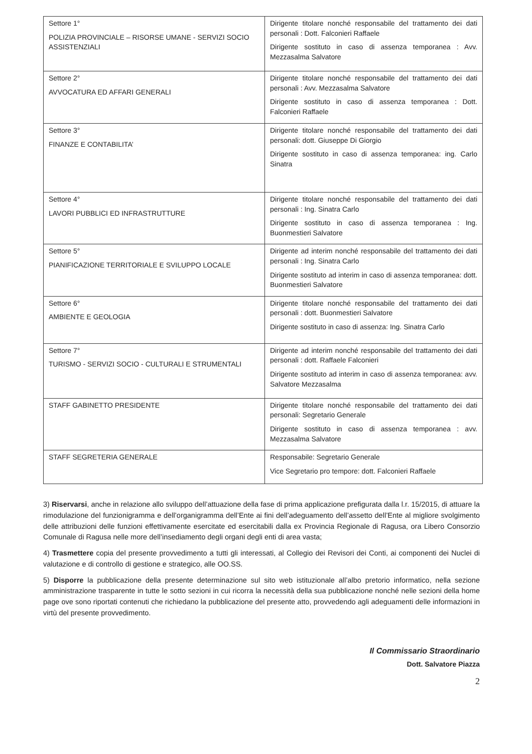| Settore 1° POLIZIA PROVINCIALE – RISORSE UMANE - SERVIZI SOCIO ASSISTENZIALI | Dirigente titolare nonché responsabile del trattamento dei dati personali : Dott. Falconieri Raffaele Dirigente sostituto in caso di assenza temporanea : Avv. Mezzasalma Salvatore |
| Settore 2° AVVOCATURA ED AFFARI GENERALI | Dirigente titolare nonché responsabile del trattamento dei dati personali : Avv. Mezzasalma Salvatore Dirigente sostituto in caso di assenza temporanea : Dott. Falconieri Raffaele |
| Settore 3° FINANZE E CONTABILITA’ | Dirigente titolare nonché responsabile del trattamento dei dati personali: dott. Giuseppe Di Giorgio Dirigente sostituto in caso di assenza temporanea: ing. Carlo Sinatra |
| Settore 4° LAVORI PUBBLICI ED INFRASTRUTTURE | Dirigente titolare nonché responsabile del trattamento dei dati personali : Ing. Sinatra Carlo Dirigente sostituto in caso di assenza temporanea : Ing. Buonmestieri Salvatore |
| Settore 5° PIANIFICAZIONE TERRITORIALE E SVILUPPO LOCALE | Dirigente ad interim nonché responsabile del trattamento dei dati personali : Ing. Sinatra Carlo Dirigente sostituto ad interim in caso di assenza temporanea: dott. Buonmestieri Salvatore |
| Settore 6° AMBIENTE E GEOLOGIA | Dirigente titolare nonché responsabile del trattamento dei dati personali : dott. Buonmestieri Salvatore Dirigente sostituto in caso di assenza: Ing. Sinatra Carlo |
| Settore 7° TURISMO - SERVIZI SOCIO - CULTURALI E STRUMENTALI | Dirigente ad interim nonché responsabile del trattamento dei dati personali : dott. Raffaele Falconieri Dirigente sostituto ad interim in caso di assenza temporanea: avv. Salvatore Mezzasalma |
| STAFF GABINETTO PRESIDENTE | Dirigente titolare nonché responsabile del trattamento dei dati personali: Segretario Generale Dirigente sostituto in caso di assenza temporanea : avv. Mezzasalma Salvatore |
| STAFF SEGRETERIA GENERALE | Responsabile: Segretario Generale Vice Segretario pro tempore: dott. Falconieri Raffaele |
3) Riservarsi, anche in relazione allo sviluppo dell’attuazione della fase di prima applicazione prefigurata dalla l.r. 15/2015, di attuare la rimodulazione del funzionigramma e dell’organigramma dell’Ente ai fini dell’adeguamento dell’assetto dell’Ente al migliore svolgimento delle attribuzioni delle funzioni effettivamente esercitate ed esercitabili dalla ex Provincia Regionale di Ragusa, ora Libero Consorzio Comunale di Ragusa nelle more dell’insediamento degli organi degli enti di area vasta;
4) Trasmettere copia del presente provvedimento a tutti gli interessati, al Collegio dei Revisori dei Conti, ai componenti dei Nuclei di valutazione e di controllo di gestione e strategico, alle OO.SS.
5) Disporre la pubblicazione della presente determinazione sul sito web istituzionale all’albo pretorio informatico, nella sezione amministrazione trasparente in tutte le sotto sezioni in cui ricorra la necessità della sua pubblicazione nonché nelle sezioni della home page ove sono riportati contenuti che richiedano la pubblicazione del presente atto, provvedendo agli adeguamenti delle informazioni in virtù del presente provvedimento.
Il Commissario Straordinario
Dott. Salvatore Piazza
2